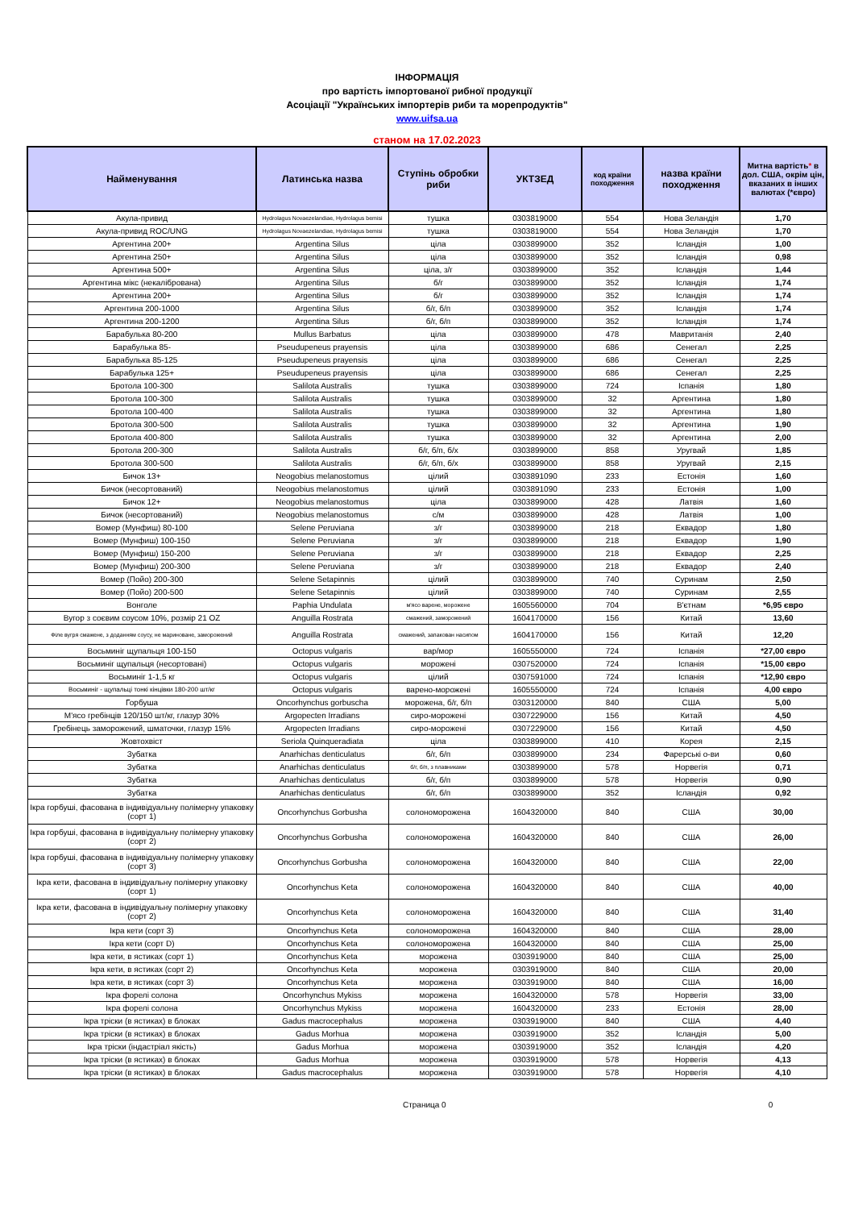ІНФОРМАЦІЯ
про вартість імпортованої рибної продукції
Асоціації "Українських імпортерів риби та морепродуктів"
www.uifsa.ua
станом на 17.02.2023
| Найменування | Латинська назва | Ступінь обробки риби | УКТЗЕД | код країни походження | назва країни походження | Митна вартість * в дол. США, окрім цін, вказаних в інших валютах (*євро) |
| --- | --- | --- | --- | --- | --- | --- |
| Акула-привид | Hydrolagus Novaezelandiae, Hydrolagus bemisi | тушка | 0303819000 | 554 | Нова Зеландія | 1,70 |
| Акула-привид ROC/UNG | Hydrolagus Novaezelandiae, Hydrolagus bemisi | тушка | 0303819000 | 554 | Нова Зеландія | 1,70 |
| Аргентина 200+ | Argentina Silus | ціла | 0303899000 | 352 | Ісландія | 1,00 |
| Аргентина 250+ | Argentina Silus | ціла | 0303899000 | 352 | Ісландія | 0,98 |
| Аргентина 500+ | Argentina Silus | ціла, з/г | 0303899000 | 352 | Ісландія | 1,44 |
| Аргентина мікс (некалібрована) | Argentina Silus | б/г | 0303899000 | 352 | Ісландія | 1,74 |
| Аргентина 200+ | Argentina Silus | б/г | 0303899000 | 352 | Ісландія | 1,74 |
| Аргентина 200-1000 | Argentina Silus | б/г, б/п | 0303899000 | 352 | Ісландія | 1,74 |
| Аргентина 200-1200 | Argentina Silus | б/г, б/п | 0303899000 | 352 | Ісландія | 1,74 |
| Барабулька 80-200 | Mullus Barbatus | ціла | 0303899000 | 478 | Мавританія | 2,40 |
| Барабулька 85- | Pseudupeneus prayensis | ціла | 0303899000 | 686 | Сенегал | 2,25 |
| Барабулька 85-125 | Pseudupeneus prayensis | ціла | 0303899000 | 686 | Сенегал | 2,25 |
| Барабулька 125+ | Pseudupeneus prayensis | ціла | 0303899000 | 686 | Сенегал | 2,25 |
| Бротола 100-300 | Salilota Australis | тушка | 0303899000 | 724 | Іспанія | 1,80 |
| Бротола 100-300 | Salilota Australis | тушка | 0303899000 | 32 | Аргентина | 1,80 |
| Бротола 100-400 | Salilota Australis | тушка | 0303899000 | 32 | Аргентина | 1,80 |
| Бротола 300-500 | Salilota Australis | тушка | 0303899000 | 32 | Аргентина | 1,90 |
| Бротола 400-800 | Salilota Australis | тушка | 0303899000 | 32 | Аргентина | 2,00 |
| Бротола 200-300 | Salilota Australis | б/г, б/п, б/х | 0303899000 | 858 | Уругвай | 1,85 |
| Бротола 300-500 | Salilota Australis | б/г, б/п, б/х | 0303899000 | 858 | Уругвай | 2,15 |
| Бичок 13+ | Neogobius melanostomus | цілий | 0303891090 | 233 | Естонія | 1,60 |
| Бичок (несортований) | Neogobius melanostomus | цілий | 0303891090 | 233 | Естонія | 1,00 |
| Бичок 12+ | Neogobius melanostomus | ціла | 0303899000 | 428 | Латвія | 1,60 |
| Бичок (несортований) | Neogobius melanostomus | с/м | 0303899000 | 428 | Латвія | 1,00 |
| Вомер (Мунфиш) 80-100 | Selene Peruviana | з/г | 0303899000 | 218 | Еквадор | 1,80 |
| Вомер (Мунфиш) 100-150 | Selene Peruviana | з/г | 0303899000 | 218 | Еквадор | 1,90 |
| Вомер (Мунфиш) 150-200 | Selene Peruviana | з/г | 0303899000 | 218 | Еквадор | 2,25 |
| Вомер (Мунфиш) 200-300 | Selene Peruviana | з/г | 0303899000 | 218 | Еквадор | 2,40 |
| Вомер (Пойо) 200-300 | Selene Setapinnis | цілий | 0303899000 | 740 | Суринам | 2,50 |
| Вомер (Пойо) 200-500 | Selene Setapinnis | цілий | 0303899000 | 740 | Суринам | 2,55 |
| Вонголе | Paphia Undulata | м'ясо варене, морожене | 1605560000 | 704 | В'єтнам | *6,95 євро |
| Вугор з соєвим соусом 10%, розмір 21 OZ | Anguilla Rostrata | смажений, заморожений | 1604170000 | 156 | Китай | 13,60 |
| Філе вугря смажене, з доданням соусу, не мариноване, заморожений | Anguilla Rostrata | смажений, запакован насипом | 1604170000 | 156 | Китай | 12,20 |
| Восьминіг щупальця 100-150 | Octopus vulgaris | вар/мор | 1605550000 | 724 | Іспанія | *27,00 євро |
| Восьминіг щупальця (несортовані) | Octopus vulgaris | морожені | 0307520000 | 724 | Іспанія | *15,00 євро |
| Восьминіг 1-1,5 кг | Octopus vulgaris | цілий | 0307591000 | 724 | Іспанія | *12,90 євро |
| Восьминіг - щупальці тонкі кінцівки 180-200 шт/кг | Octopus vulgaris | варено-морожені | 1605550000 | 724 | Іспанія | 4,00 євро |
| Горбуша | Oncorhynchus gorbuscha | морожена, б/г, б/п | 0303120000 | 840 | США | 5,00 |
| М'ясо гребінців 120/150 шт/кг, глазур 30% | Argopecten Irradians | сиро-морожені | 0307229000 | 156 | Китай | 4,50 |
| Гребінець заморожений, шматочки, глазур 15% | Argopecten Irradians | сиро-морожені | 0307229000 | 156 | Китай | 4,50 |
| Жовтохвіст | Seriola Quinqueradiata | ціла | 0303899000 | 410 | Корея | 2,15 |
| Зубатка | Anarhichas denticulatus | б/г, б/п | 0303899000 | 234 | Фарерські о-ви | 0,60 |
| Зубатка | Anarhichas denticulatus | б/г, б/п, з плавниками | 0303899000 | 578 | Норвегія | 0,71 |
| Зубатка | Anarhichas denticulatus | б/г, б/п | 0303899000 | 578 | Норвегія | 0,90 |
| Зубатка | Anarhichas denticulatus | б/г, б/п | 0303899000 | 352 | Ісландія | 0,92 |
| Ікра горбуші, фасована в індивідуальну полімерну упаковку (сорт 1) | Oncorhynchus Gorbusha | солономорожена | 1604320000 | 840 | США | 30,00 |
| Ікра горбуші, фасована в індивідуальну полімерну упаковку (сорт 2) | Oncorhynchus Gorbusha | солономорожена | 1604320000 | 840 | США | 26,00 |
| Ікра горбуші, фасована в індивідуальну полімерну упаковку (сорт 3) | Oncorhynchus Gorbusha | солономорожена | 1604320000 | 840 | США | 22,00 |
| Ікра кети, фасована в індивідуальну полімерну упаковку (сорт 1) | Oncorhynchus Keta | солономорожена | 1604320000 | 840 | США | 40,00 |
| Ікра кети, фасована в індивідуальну полімерну упаковку (сорт 2) | Oncorhynchus Keta | солономорожена | 1604320000 | 840 | США | 31,40 |
| Ікра кети (сорт 3) | Oncorhynchus Keta | солономорожена | 1604320000 | 840 | США | 28,00 |
| Ікра кети (сорт D) | Oncorhynchus Keta | солономорожена | 1604320000 | 840 | США | 25,00 |
| Ікра кети, в ястиках (сорт 1) | Oncorhynchus Keta | морожена | 0303919000 | 840 | США | 25,00 |
| Ікра кети, в ястиках (сорт 2) | Oncorhynchus Keta | морожена | 0303919000 | 840 | США | 20,00 |
| Ікра кети, в ястиках (сорт 3) | Oncorhynchus Keta | морожена | 0303919000 | 840 | США | 16,00 |
| Ікра форелі солона | Oncorhynchus Mykiss | морожена | 1604320000 | 578 | Норвегія | 33,00 |
| Ікра форелі солона | Oncorhynchus Mykiss | морожена | 1604320000 | 233 | Естонія | 28,00 |
| Ікра тріски (в ястиках) в блоках | Gadus macrocephalus | морожена | 0303919000 | 840 | США | 4,40 |
| Ікра тріски (в ястиках) в блоках | Gadus Morhua | морожена | 0303919000 | 352 | Ісландія | 5,00 |
| Ікра тріски (індастріал якість) | Gadus Morhua | морожена | 0303919000 | 352 | Ісландія | 4,20 |
| Ікра тріски (в ястиках) в блоках | Gadus Morhua | морожена | 0303919000 | 578 | Норвегія | 4,13 |
| Ікра тріски (в ястиках) в блоках | Gadus macrocephalus | морожена | 0303919000 | 578 | Норвегія | 4,10 |
Страница 0 0